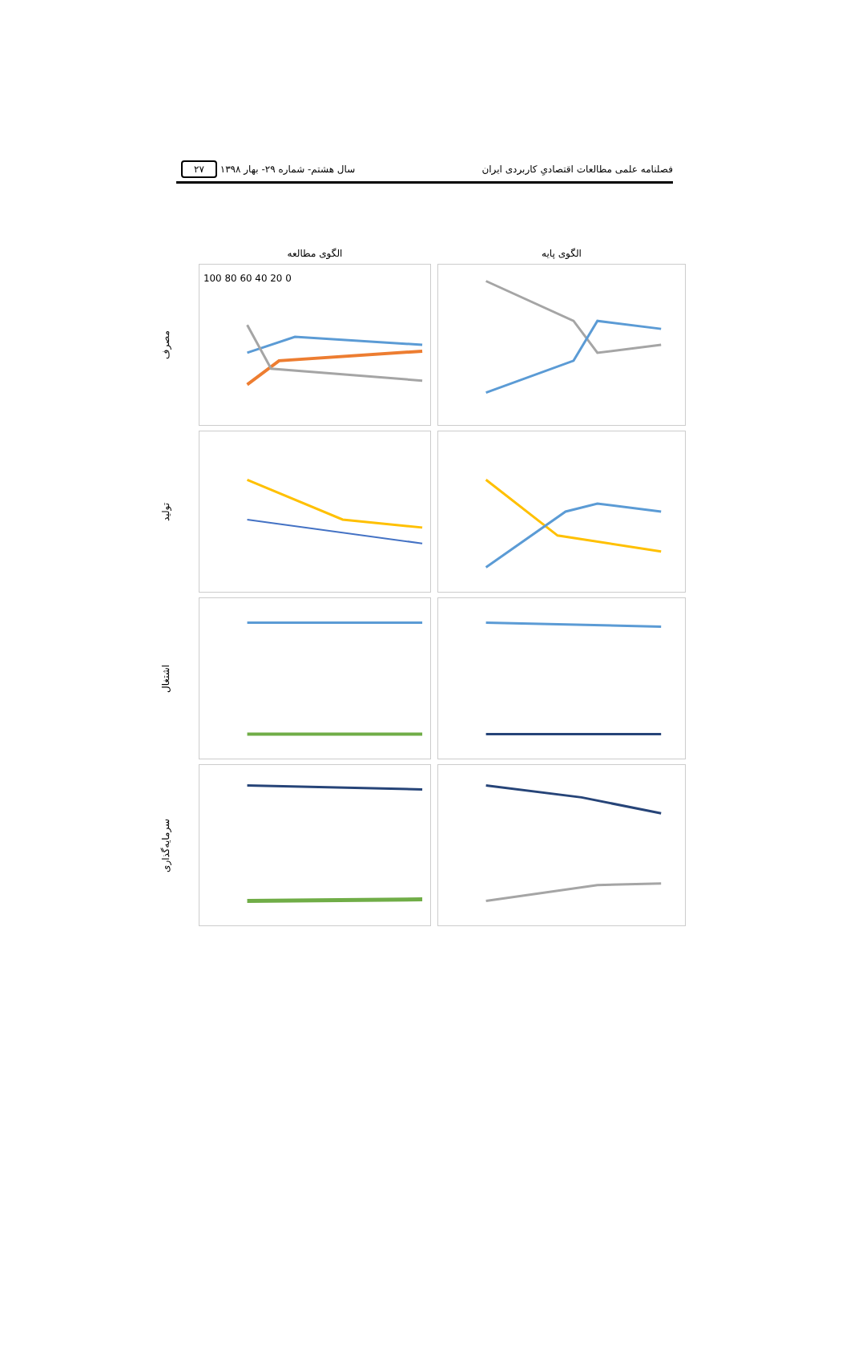فصلنامه علمی مطالعات اقتصادیِ کاربردی ایران سال هشتم- شماره ۲۹- بهار ۱۳۹۸ ۲۷
الگوی مطالعه
الگوی پایه
مصرف
100 80 60 40 20 0
تولید
اشتغال
سرمایه‌گذاری